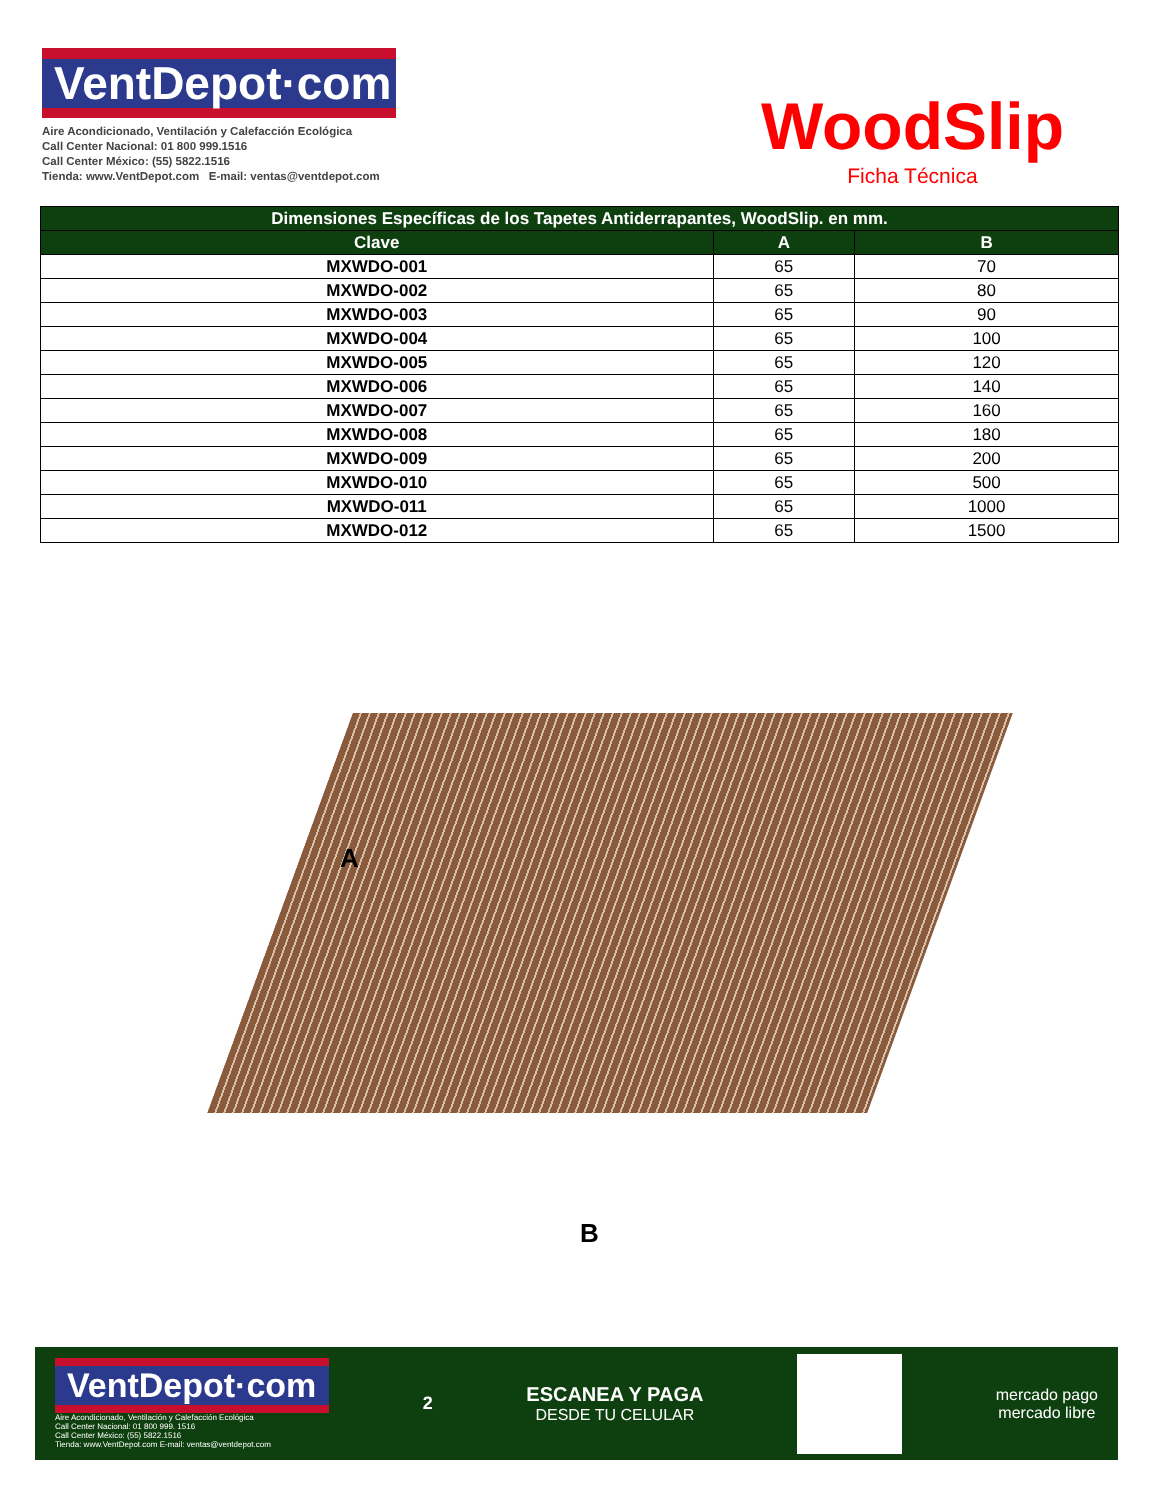VentDepot·com
Aire Acondicionado, Ventilación y Calefacción Ecológica
Call Center Nacional: 01 800 999.1516
Call Center México: (55) 5822.1516
Tienda: www.VentDepot.com E-mail: ventas@ventdepot.com
WoodSlip
Ficha Técnica
| Dimensiones Específicas de los Tapetes Antiderrapantes, WoodSlip. en mm. | | |
| --- | --- | --- |
| Clave | A | B |
| MXWDO-001 | 65 | 70 |
| MXWDO-002 | 65 | 80 |
| MXWDO-003 | 65 | 90 |
| MXWDO-004 | 65 | 100 |
| MXWDO-005 | 65 | 120 |
| MXWDO-006 | 65 | 140 |
| MXWDO-007 | 65 | 160 |
| MXWDO-008 | 65 | 180 |
| MXWDO-009 | 65 | 200 |
| MXWDO-010 | 65 | 500 |
| MXWDO-011 | 65 | 1000 |
| MXWDO-012 | 65 | 1500 |
A
B
VentDepot·com
Aire Acondicionado, Ventilación y Calefacción Ecológica
Call Center Nacional: 01 800 999. 1516
Call Center México: (55) 5822.1516
Tienda: www.VentDepot.com E-mail: ventas@ventdepot.com
2
ESCANEA Y PAGA
DESDE TU CELULAR
mercado pago
mercado libre